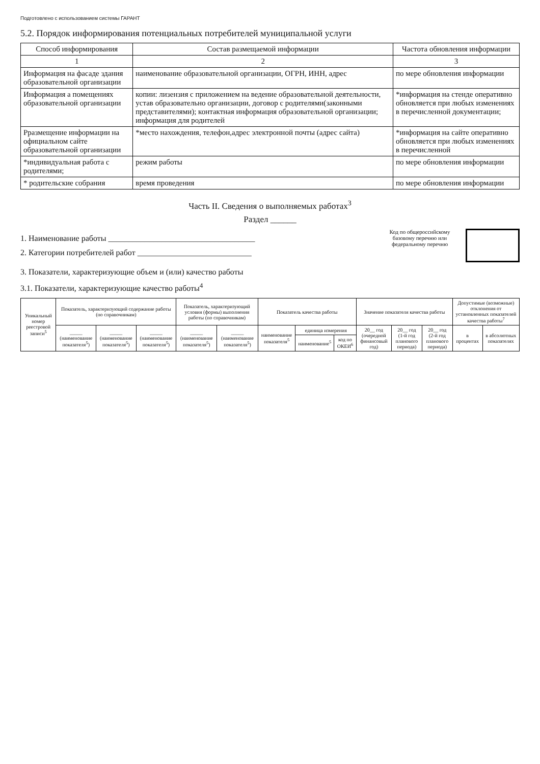Подготовлено с использованием системы ГАРАНТ
5.2. Порядок информирования потенциальных потребителей муниципальной услуги
| Способ информирования | Состав размещаемой информации | Частота обновления информации |
| --- | --- | --- |
| 1 | 2 | 3 |
| Информация на фасаде здания образовательной организации | наименование образовательной организации, ОГРН, ИНН, адрес | по мере обновления информации |
| Информация а помещениях образовательной организации | копии: лизензия с приложением на ведение образовательной деятельности, устав образовательно организации, договор с родителями(законными представителями); контактная информация образовательной организации; информация для родителей | *информация на стенде оперативно обновляется при любых изменениях в перечисленной документации; |
| Рразмещение информации на официальном сайте образовательной организации | *место нахождения, телефон,адрес электронной почты (адрес сайта) | *информация на сайте оперативно обновляется при любых изменениях в перечисленной |
| *индивидуальная работа с родителями; | режим работы | по мере обновления информации |
| * родительские собрания | время проведения | по мере обновления информации |
Часть II. Сведения о выполняемых работах<sup>3</sup>
Раздел ______
1. Наименование работы ____________________________________
2. Категории потребителей работ ____________________________
Код по общероссийскому базовому перечню или федеральному перечню
3. Показатели, характеризующие объем и (или) качество работы
3.1. Показатели, характеризующие качество работы<sup>4</sup>
| Уникальный номер реестровой записи<sup>5</sup> | Показатель, характеризующий содержание работы (по справочникам) | | | Показатель, характеризующий условия (формы) выполнения работы (по справочникам) | | Показатель качества работы | | | Значение показателя качества работы | | | Допустимые (возможные) отклонения от установленных показателей качества работы<sup>7</sup> | |
| --- | --- | --- | --- | --- | --- | --- | --- | --- | --- | --- | --- | --- | --- |
| | _____ (наименование показателя<sup>5</sup>) | _____ (наименование показателя<sup>5</sup>) | _____ (наименование показателя<sup>5</sup>) | _____ (наименование показателя<sup>5</sup>) | _____ (наименование показателя<sup>5</sup>) | наименование показателя<sup>5</sup> | единица измерения | | 20__ год (очередной финансовый год) | 20__ год (1-й год планового периода) | 20__ год (2-й год планового периода) | в процентах | в абсолютных показателях |
| | | | | | | | наименование<sup>5</sup> | код по ОКЕИ<sup>6</sup> | | | | | |